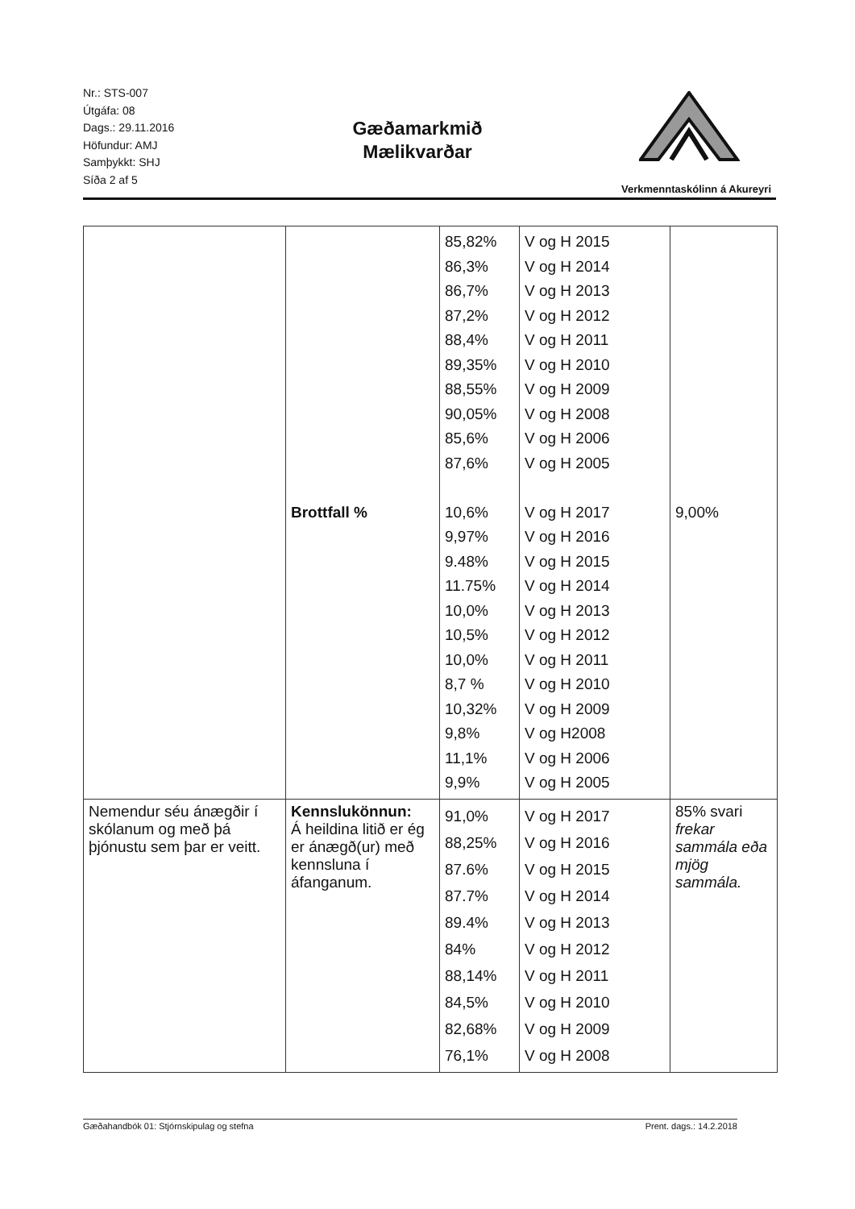Nr.: STS-007
Útgáfa: 08
Dags.: 29.11.2016
Höfundur: AMJ
Samþykkt: SHJ
Síða 2 af 5
Gæðamarkmið
Mælikvarðar
Verkmenntaskólinn á Akureyri
| | Brottfall % | 85,82% 86,3% 86,7% 87,2% 88,4% 89,35% 88,55% 90,05% 85,6% 87,6% 10,6% 9,97% 9.48% 11.75% 10,0% 10,5% 10,0% 8,7 % 10,32% 9,8% 11,1% 9,9% | V og H 2015 V og H 2014 V og H 2013 V og H 2012 V og H 2011 V og H 2010 V og H 2009 V og H 2008 V og H 2006 V og H 2005 V og H 2017 V og H 2016 V og H 2015 V og H 2014 V og H 2013 V og H 2012 V og H 2011 V og H 2010 V og H 2009 V og H2008 V og H 2006 V og H 2005 | 9,00% |
| Nemendur séu ánægðir í skólanum og með þá þjónustu sem þar er veitt. | Kennslukönnun: Á heildina litið er ég er ánægð(ur) með kennsluna í áfanganum. | 91,0% 88,25% 87.6% 87.7% 89.4% 84% 88,14% 84,5% 82,68% 76,1% | V og H 2017 V og H 2016 V og H 2015 V og H 2014 V og H 2013 V og H 2012 V og H 2011 V og H 2010 V og H 2009 V og H 2008 | 85% svari frekar sammála eða mjög sammála. |
Gæðahandbók 01: Stjórnskipulag og stefna Prent. dags.: 14.2.2018